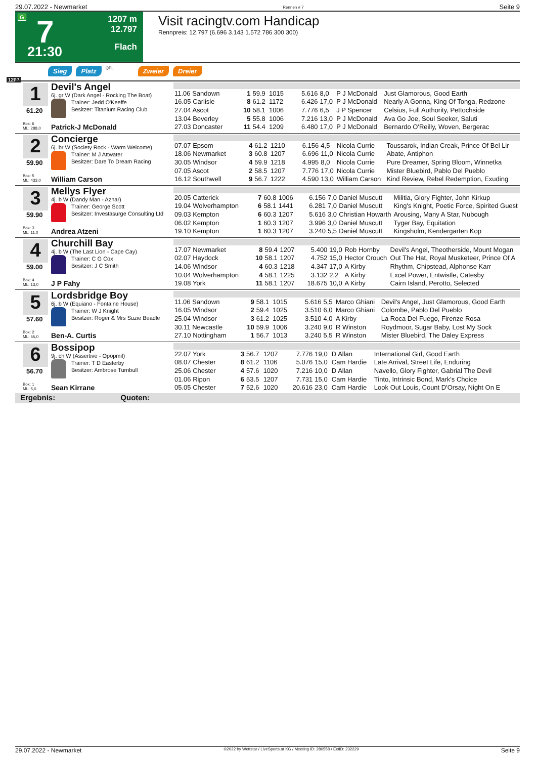29.07.2022 - Newmarket Rennen # 7 Seite 9
G 7
21:30
1207 m
12.797
Flach
Visit racingtv.com Handicap
Rennpreis: 12.797 (6.696 3.143 1.572 786 300 300)
Sieg Platz QPL Zweier Dreier
1207
1
61.20
Box: 6
ML: 288,0
Devil's Angel
6j. gr W (Dark Angel - Rocking The Boat)
Trainer: Jedd O'Keeffe
Besitzer: Titanium Racing Club
Patrick-J McDonald
| 11.06 Sandown | 1 | 59.9 | 1015 | 5.616 | 8,0 | P J McDonald | Just Glamorous, Good Earth |
| 16.05 Carlisle | 8 | 61.2 | 1172 | 6.426 | 17,0 | P J McDonald | Nearly A Gonna, King Of Tonga, Redzone |
| 27.04 Ascot | 10 | 58.1 | 1006 | 7.776 | 6,5 | J P Spencer | Celsius, Full Authority, Pettochside |
| 13.04 Beverley | 5 | 55.8 | 1006 | 7.216 | 13,0 | P J McDonald | Ava Go Joe, Soul Seeker, Saluti |
| 27.03 Doncaster | 11 | 54.4 | 1209 | 6.480 | 17,0 | P J McDonald | Bernardo O'Reilly, Woven, Bergerac |
2
59.90
Box: 5
ML: 433,0
Concierge
6j. br W (Society Rock - Warm Welcome)
Trainer: M J Attwater
Besitzer: Dare To Dream Racing
William Carson
| 07.07 Epsom | 4 | 61.2 | 1210 | 6.156 | 4,5 | Nicola Currie | Toussarok, Indian Creak, Prince Of Bel Lir |
| 18.06 Newmarket | 3 | 60.8 | 1207 | 6.696 | 11,0 | Nicola Currie | Abate, Antiphon |
| 30.05 Windsor | 4 | 59.9 | 1218 | 4.995 | 8,0 | Nicola Currie | Pure Dreamer, Spring Bloom, Winnetka |
| 07.05 Ascot | 2 | 58.5 | 1207 | 7.776 | 17,0 | Nicola Currie | Mister Bluebird, Pablo Del Pueblo |
| 16.12 Southwell | 9 | 56.7 | 1222 | 4.590 | 13,0 | William Carson | Kind Review, Rebel Redemption, Exuding |
3
59.90
Box: 3
ML: 11,0
Mellys Flyer
4j. b W (Dandy Man - Azhar)
Trainer: George Scott
Besitzer: Investasurge Consulting Ltd
Andrea Atzeni
| 20.05 Catterick | 7 | 60.8 | 1006 | 6.156 | 7,0 | Daniel Muscutt | Militia, Glory Fighter, John Kirkup |
| 19.04 Wolverhampton | 6 | 58.1 | 1441 | 6.281 | 7,0 | Daniel Muscutt | King's Knight, Poetic Force, Spirited Guest |
| 09.03 Kempton | 6 | 60.3 | 1207 | 5.616 | 3,0 | Christian Howarth | Arousing, Many A Star, Nubough |
| 06.02 Kempton | 1 | 60.3 | 1207 | 3.996 | 3,0 | Daniel Muscutt | Tyger Bay, Equitation |
| 19.10 Kempton | 1 | 60.3 | 1207 | 3.240 | 5,5 | Daniel Muscutt | Kingsholm, Kendergarten Kop |
4
59.00
Box: 4
ML: 13,0
Churchill Bay
4j. b W (The Last Lion - Cape Cay)
Trainer: C G Cox
Besitzer: J C Smith
J P Fahy
| 17.07 Newmarket | 8 | 59.4 | 1207 | 5.400 | 19,0 | Rob Hornby | Devil's Angel, Theotherside, Mount Mogan |
| 02.07 Haydock | 10 | 58.1 | 1207 | 4.752 | 15,0 | Hector Crouch | Out The Hat, Royal Musketeer, Prince Of A |
| 14.06 Windsor | 4 | 60.3 | 1218 | 4.347 | 17,0 | A Kirby | Rhythm, Chipstead, Alphonse Karr |
| 10.04 Wolverhampton | 4 | 58.1 | 1225 | 3.132 | 2,2 | A Kirby | Excel Power, Entwistle, Catesby |
| 19.08 York | 11 | 58.1 | 1207 | 18.675 | 10,0 | A Kirby | Cairn Island, Perotto, Selected |
5
57.60
Box: 2
ML: 55,0
Lordsbridge Boy
6j. b W (Equiano - Fontaine House)
Trainer: W J Knight
Besitzer: Roger & Mrs Suzie Beadle
Ben-A. Curtis
| 11.06 Sandown | 9 | 58.1 | 1015 | 5.616 | 5,5 | Marco Ghiani | Devil's Angel, Just Glamorous, Good Earth |
| 16.05 Windsor | 2 | 59.4 | 1025 | 3.510 | 6,0 | Marco Ghiani | Colombe, Pablo Del Pueblo |
| 25.04 Windsor | 3 | 61.2 | 1025 | 3.510 | 4,0 | A Kirby | La Roca Del Fuego, Firenze Rosa |
| 30.11 Newcastle | 10 | 59.9 | 1006 | 3.240 | 9,0 | R Winston | Roydmoor, Sugar Baby, Lost My Sock |
| 27.10 Nottingham | 1 | 56.7 | 1013 | 3.240 | 5,5 | R Winston | Mister Bluebird, The Daley Express |
6
56.70
Box: 1
ML: 5,0
Bossipop
9j. ch W (Assertive - Opopmil)
Trainer: T D Easterby
Besitzer: Ambrose Turnbull
Sean Kirrane
| 22.07 York | 3 | 56.7 | 1207 | 7.776 | 19,0 | D Allan | International Girl, Good Earth |
| 08.07 Chester | 8 | 61.2 | 1106 | 5.076 | 15,0 | Cam Hardie | Late Arrival, Street Life, Enduring |
| 25.06 Chester | 4 | 57.6 | 1020 | 7.216 | 10,0 | D Allan | Navello, Glory Fighter, Gabrial The Devil |
| 01.06 Ripon | 6 | 53.5 | 1207 | 7.731 | 15,0 | Cam Hardie | Tinto, Intrinsic Bond, Mark's Choice |
| 05.05 Chester | 7 | 52.6 | 1020 | 20.616 | 23,0 | Cam Hardie | Look Out Louis, Count D'Orsay, Night On E |
Ergebnis: Quoten:
29.07.2022 - Newmarket ©2022 by Wettstar / LiveSports.at KG / Meeting ID: 280558 / ExtID: 232229 Seite 9